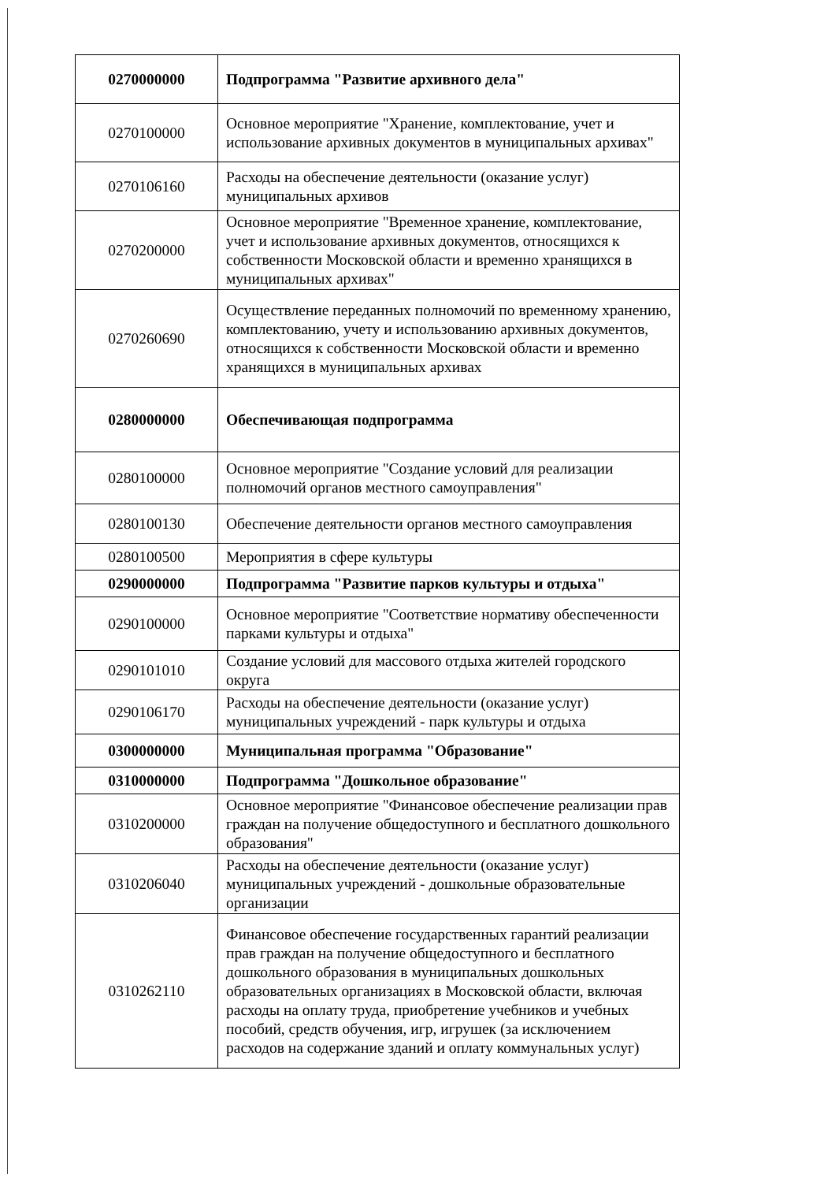| 0270000000 | Подпрограмма "Развитие архивного дела" |
| 0270100000 | Основное мероприятие "Хранение, комплектование, учет и использование архивных документов в муниципальных архивах" |
| 0270106160 | Расходы на обеспечение деятельности (оказание услуг) муниципальных архивов |
| 0270200000 | Основное мероприятие "Временное хранение, комплектование, учет и использование архивных документов, относящихся к собственности Московской области и временно хранящихся в муниципальных архивах" |
| 0270260690 | Осуществление переданных полномочий по временному хранению, комплектованию, учету и использованию архивных документов, относящихся к собственности Московской области и временно хранящихся в муниципальных архивах |
| 0280000000 | Обеспечивающая подпрограмма |
| 0280100000 | Основное мероприятие "Создание условий для реализации полномочий органов местного самоуправления" |
| 0280100130 | Обеспечение деятельности органов местного самоуправления |
| 0280100500 | Мероприятия в сфере культуры |
| 0290000000 | Подпрограмма "Развитие парков культуры и отдыха" |
| 0290100000 | Основное мероприятие "Соответствие нормативу обеспеченности парками культуры и отдыха" |
| 0290101010 | Создание условий для массового отдыха жителей городского округа |
| 0290106170 | Расходы на обеспечение деятельности (оказание услуг) муниципальных учреждений - парк культуры и отдыха |
| 0300000000 | Муниципальная программа "Образование" |
| 0310000000 | Подпрограмма "Дошкольное образование" |
| 0310200000 | Основное мероприятие "Финансовое обеспечение реализации прав граждан на получение общедоступного и бесплатного дошкольного образования" |
| 0310206040 | Расходы на обеспечение деятельности (оказание услуг) муниципальных учреждений - дошкольные образовательные организации |
| 0310262110 | Финансовое обеспечение государственных гарантий реализации прав граждан на получение общедоступного и бесплатного дошкольного образования в муниципальных дошкольных образовательных организациях в Московской области, включая расходы на оплату труда, приобретение учебников и учебных пособий, средств обучения, игр, игрушек (за исключением расходов на содержание зданий и оплату коммунальных услуг) |